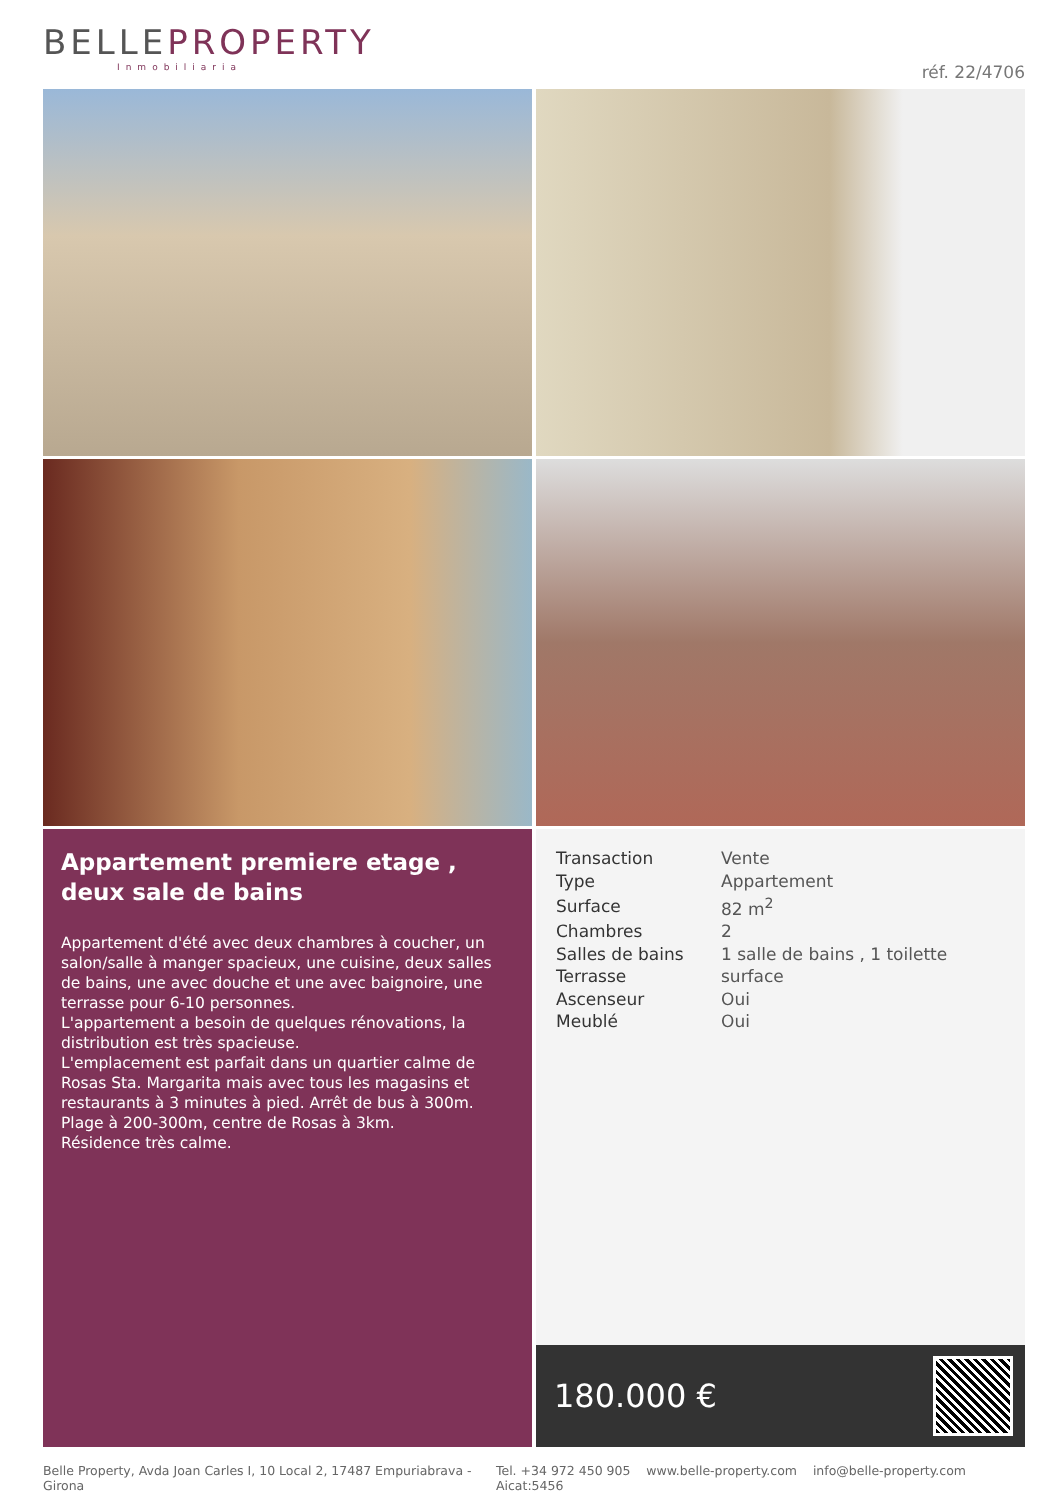BELLEPROPERTY
Inmobiliaria
réf. 22/4706
Appartement premiere etage , deux sale de bains
Appartement d'été avec deux chambres à coucher, un salon/salle à manger spacieux, une cuisine, deux salles de bains, une avec douche et une avec baignoire, une terrasse pour 6-10 personnes.
L'appartement a besoin de quelques rénovations, la distribution est très spacieuse.
L'emplacement est parfait dans un quartier calme de Rosas Sta. Margarita mais avec tous les magasins et restaurants à 3 minutes à pied. Arrêt de bus à 300m.
Plage à 200-300m, centre de Rosas à 3km.
Résidence très calme.
| Transaction | Vente |
| Type | Appartement |
| Surface | 82 m<sup>2</sup> |
| Chambres | 2 |
| Salles de bains | 1 salle de bains , 1 toilette |
| Terrasse | surface |
| Ascenseur | Oui |
| Meublé | Oui |
180.000 €
Belle Property, Avda Joan Carles I, 10 Local 2, 17487 Empuriabrava - Girona Tel. +34 972 450 905 www.belle-property.com info@belle-property.com Aicat:5456